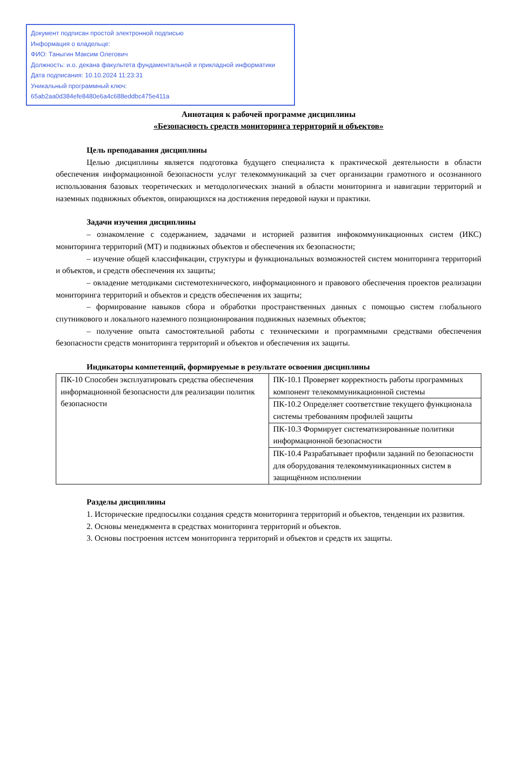Документ подписан простой электронной подписью
Информация о владельце:
ФИО: Таныгин Максим Олегович
Должность: и.о. декана факультета фундаментальной и прикладной информатики
Дата подписания: 10.10.2024 11:23:31
Уникальный программный ключ:
65ab2aa0d384efe8480e6a4c688eddbc475e411a
Аннотация к рабочей программе дисциплины
«Безопасность средств мониторинга территорий и объектов»
Цель преподавания дисциплины
Целью дисциплины является подготовка будущего специалиста к практической деятельности в области обеспечения информационной безопасности услуг телекоммуникаций за счет организации грамотного и осознанного использования базовых теоретических и методологических знаний в области мониторинга и навигации территорий и наземных подвижных объектов, опирающихся на достижения передовой науки и практики.
Задачи изучения дисциплины
– ознакомление с содержанием, задачами и историей развития инфокоммуникационных систем (ИКС) мониторинга территорий (МТ) и подвижных объектов и обеспечения их безопасности;
– изучение общей классификации, структуры и функциональных возможностей систем мониторинга территорий и объектов, и средств обеспечения их защиты;
– овладение методиками системотехнического, информационного и правового обеспечения проектов реализации мониторинга территорий и объектов и средств обеспечения их защиты;
– формирование навыков сбора и обработки пространственных данных с помощью систем глобального спутникового и локального наземного позиционирования подвижных наземных объектов;
– получение опыта самостоятельной работы с техническими и программными средствами обеспечения безопасности средств мониторинга территорий и объектов и обеспечения их защиты.
Индикаторы компетенций, формируемые в результате освоения дисциплины
| ПК-10 Способен эксплуатировать средства обеспечения информационной безопасности для реализации политик безопасности | ПК-10.1 Проверяет корректность работы программных компонент телекоммуникационной системы |
| | ПК-10.2 Определяет соответствие текущего функционала системы требованиям профилей защиты |
| | ПК-10.3 Формирует систематизированные политики информационной безопасности |
| | ПК-10.4 Разрабатывает профили заданий по безопасности для оборудования телекоммуникационных систем в защищённом исполнении |
Разделы дисциплины
1. Исторические предпосылки создания средств мониторинга территорий и объектов, тенденции их развития.
2. Основы менеджмента в средствах мониторинга территорий и объектов.
3. Основы построения истсем мониторинга территорий и объектов и средств их защиты.